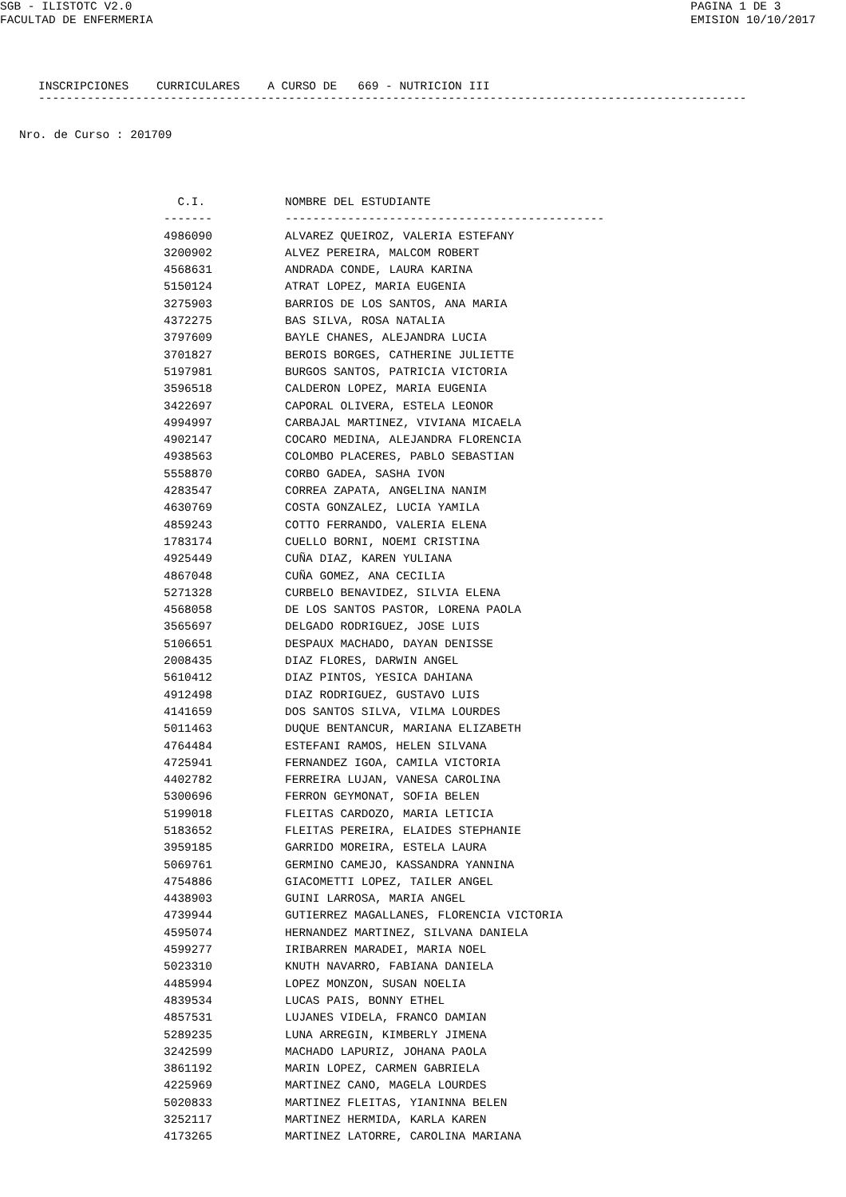SGB - ILISTOTC V2.0
FACULTAD DE ENFERMERIA
PAGINA 1 DE 3
EMISION 10/10/2017
INSCRIPCIONES CURRICULARES A CURSO DE 669 - NUTRICION III
------------------------------------------------------------------------------------------------------
Nro. de Curso : 201709
| C.I. | NOMBRE DEL ESTUDIANTE |
| --- | --- |
| ------- | ---------------------------------------------- |
| 4986090 | ALVAREZ QUEIROZ, VALERIA ESTEFANY |
| 3200902 | ALVEZ PEREIRA, MALCOM ROBERT |
| 4568631 | ANDRADA CONDE, LAURA KARINA |
| 5150124 | ATRAT LOPEZ, MARIA EUGENIA |
| 3275903 | BARRIOS DE LOS SANTOS, ANA MARIA |
| 4372275 | BAS SILVA, ROSA NATALIA |
| 3797609 | BAYLE CHANES, ALEJANDRA LUCIA |
| 3701827 | BEROIS BORGES, CATHERINE JULIETTE |
| 5197981 | BURGOS SANTOS, PATRICIA VICTORIA |
| 3596518 | CALDERON LOPEZ, MARIA EUGENIA |
| 3422697 | CAPORAL OLIVERA, ESTELA LEONOR |
| 4994997 | CARBAJAL MARTINEZ, VIVIANA MICAELA |
| 4902147 | COCARO MEDINA, ALEJANDRA FLORENCIA |
| 4938563 | COLOMBO PLACERES, PABLO SEBASTIAN |
| 5558870 | CORBO GADEA, SASHA IVON |
| 4283547 | CORREA ZAPATA, ANGELINA NANIM |
| 4630769 | COSTA GONZALEZ, LUCIA YAMILA |
| 4859243 | COTTO FERRANDO, VALERIA ELENA |
| 1783174 | CUELLO BORNI, NOEMI CRISTINA |
| 4925449 | CUÑA DIAZ, KAREN YULIANA |
| 4867048 | CUÑA GOMEZ, ANA CECILIA |
| 5271328 | CURBELO BENAVIDEZ, SILVIA ELENA |
| 4568058 | DE LOS SANTOS PASTOR, LORENA PAOLA |
| 3565697 | DELGADO RODRIGUEZ, JOSE LUIS |
| 5106651 | DESPAUX MACHADO, DAYAN DENISSE |
| 2008435 | DIAZ FLORES, DARWIN ANGEL |
| 5610412 | DIAZ PINTOS, YESICA DAHIANA |
| 4912498 | DIAZ RODRIGUEZ, GUSTAVO LUIS |
| 4141659 | DOS SANTOS SILVA, VILMA LOURDES |
| 5011463 | DUQUE BENTANCUR, MARIANA ELIZABETH |
| 4764484 | ESTEFANI RAMOS, HELEN SILVANA |
| 4725941 | FERNANDEZ IGOA, CAMILA VICTORIA |
| 4402782 | FERREIRA LUJAN, VANESA CAROLINA |
| 5300696 | FERRON GEYMONAT, SOFIA BELEN |
| 5199018 | FLEITAS CARDOZO, MARIA LETICIA |
| 5183652 | FLEITAS PEREIRA, ELAIDES STEPHANIE |
| 3959185 | GARRIDO MOREIRA, ESTELA LAURA |
| 5069761 | GERMINO CAMEJO, KASSANDRA YANNINA |
| 4754886 | GIACOMETTI LOPEZ, TAILER ANGEL |
| 4438903 | GUINI LARROSA, MARIA ANGEL |
| 4739944 | GUTIERREZ MAGALLANES, FLORENCIA VICTORIA |
| 4595074 | HERNANDEZ MARTINEZ, SILVANA DANIELA |
| 4599277 | IRIBARREN MARADEI, MARIA NOEL |
| 5023310 | KNUTH NAVARRO, FABIANA DANIELA |
| 4485994 | LOPEZ MONZON, SUSAN NOELIA |
| 4839534 | LUCAS PAIS, BONNY ETHEL |
| 4857531 | LUJANES VIDELA, FRANCO DAMIAN |
| 5289235 | LUNA ARREGIN, KIMBERLY JIMENA |
| 3242599 | MACHADO LAPURIZ, JOHANA PAOLA |
| 3861192 | MARIN LOPEZ, CARMEN GABRIELA |
| 4225969 | MARTINEZ CANO, MAGELA LOURDES |
| 5020833 | MARTINEZ FLEITAS, YIANINNA BELEN |
| 3252117 | MARTINEZ HERMIDA, KARLA KAREN |
| 4173265 | MARTINEZ LATORRE, CAROLINA MARIANA |